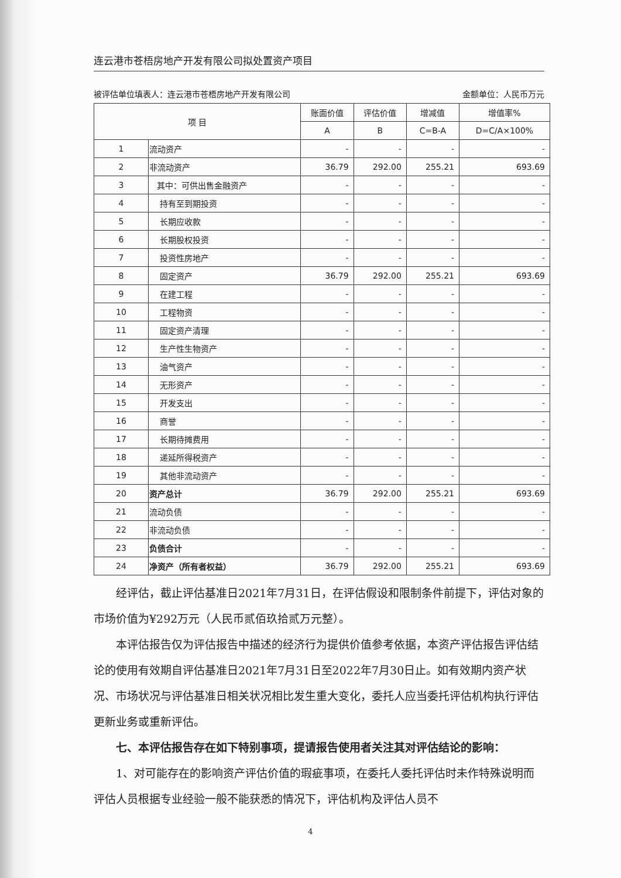连云港市苍梧房地产开发有限公司拟处置资产项目
被评估单位填表人：连云港市苍梧房地产开发有限公司 金额单位：人民币万元
| 项 目 | | 账面价值 | 评估价值 | 增减值 | 增值率% |
| --- | --- | --- | --- | --- | --- |
| | | A | B | C=B-A | D=C/A×100% |
| 1 | 流动资产 | - | - | - | - |
| 2 | 非流动资产 | 36.79 | 292.00 | 255.21 | 693.69 |
| 3 | 其中：可供出售金融资产 | - | - | - | - |
| 4 | 持有至到期投资 | - | - | - | - |
| 5 | 长期应收款 | - | - | - | - |
| 6 | 长期股权投资 | - | - | - | - |
| 7 | 投资性房地产 | - | - | - | - |
| 8 | 固定资产 | 36.79 | 292.00 | 255.21 | 693.69 |
| 9 | 在建工程 | - | - | - | - |
| 10 | 工程物资 | - | - | - | - |
| 11 | 固定资产清理 | - | - | - | - |
| 12 | 生产性生物资产 | - | - | - | - |
| 13 | 油气资产 | - | - | - | - |
| 14 | 无形资产 | - | - | - | - |
| 15 | 开发支出 | - | - | - | - |
| 16 | 商誉 | - | - | - | - |
| 17 | 长期待摊费用 | - | - | - | - |
| 18 | 递延所得税资产 | - | - | - | - |
| 19 | 其他非流动资产 | - | - | - | - |
| 20 | 资产总计 | 36.79 | 292.00 | 255.21 | 693.69 |
| 21 | 流动负债 | - | - | - | - |
| 22 | 非流动负债 | - | - | - | - |
| 23 | 负债合计 | - | - | - | - |
| 24 | 净资产（所有者权益） | 36.79 | 292.00 | 255.21 | 693.69 |
经评估，截止评估基准日2021年7月31日，在评估假设和限制条件前提下，评估对象的市场价值为¥292万元（人民币贰佰玖拾贰万元整）。
本评估报告仅为评估报告中描述的经济行为提供价值参考依据，本资产评估报告评估结论的使用有效期自评估基准日2021年7月31日至2022年7月30日止。如有效期内资产状况、市场状况与评估基准日相关状况相比发生重大变化，委托人应当委托评估机构执行评估更新业务或重新评估。
七、本评估报告存在如下特别事项，提请报告使用者关注其对评估结论的影响：
1、对可能存在的影响资产评估价值的瑕疵事项，在委托人委托评估时未作特殊说明而评估人员根据专业经验一般不能获悉的情况下，评估机构及评估人员不
4